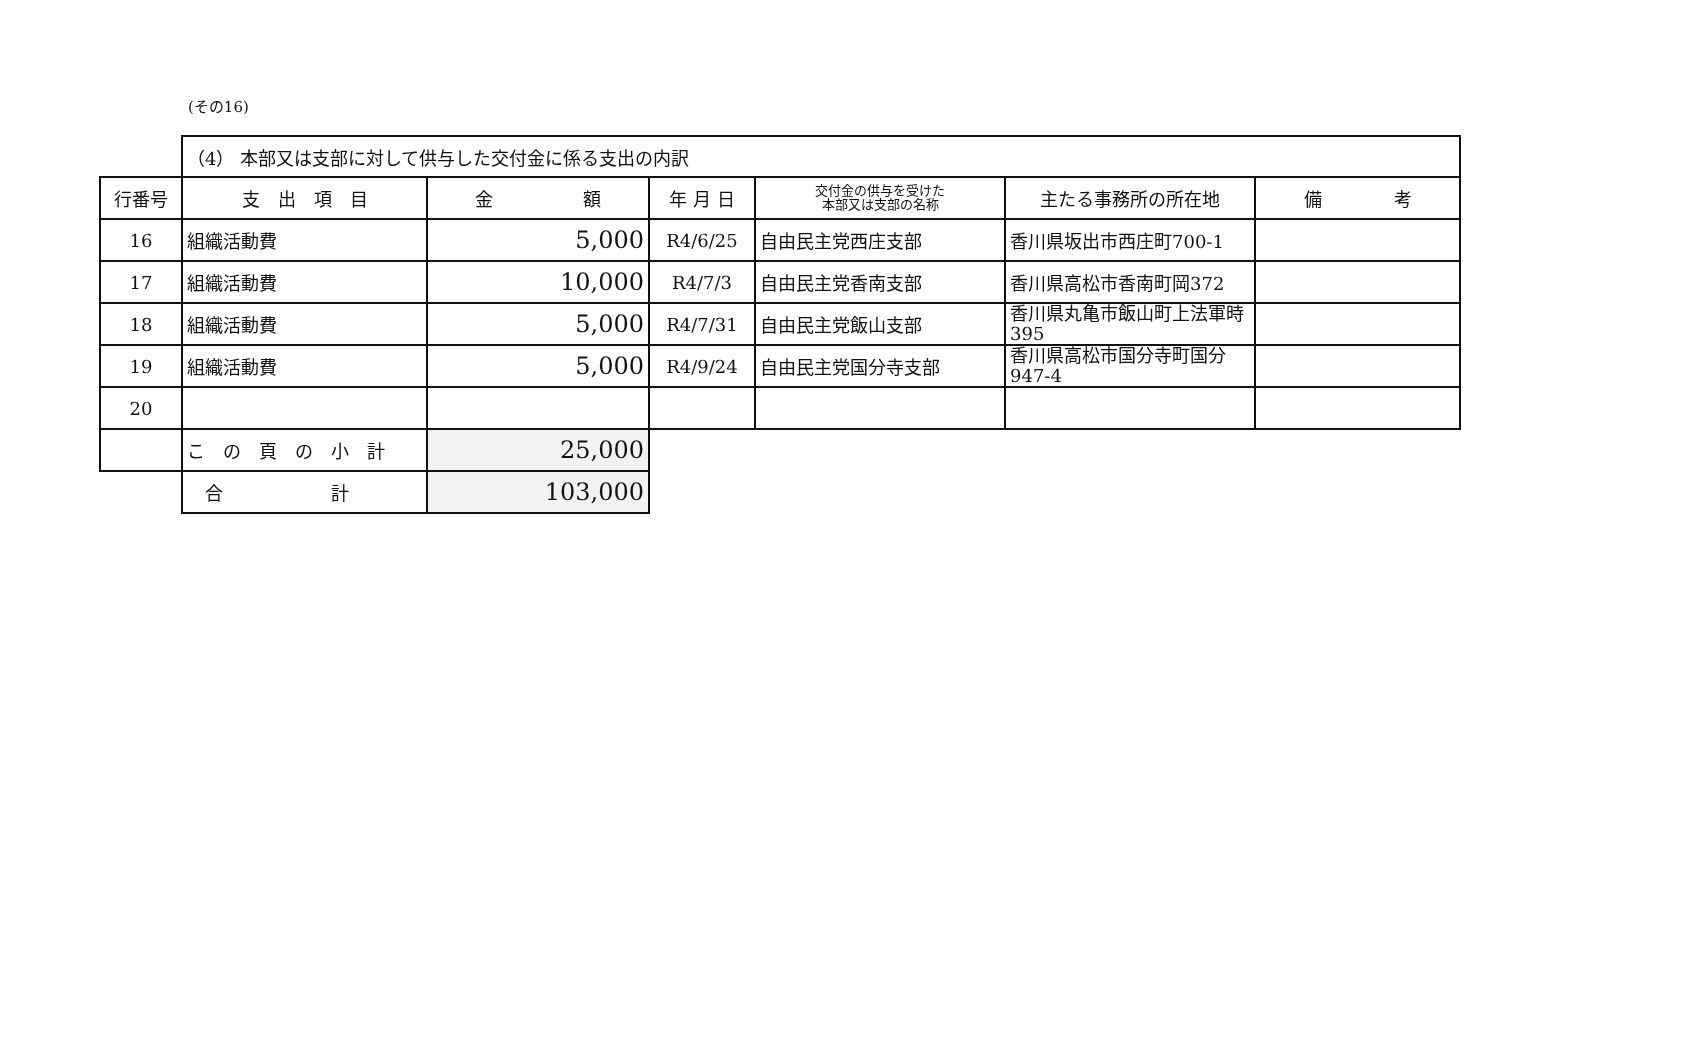(その16)
| | （4） 本部又は支部に対して供与した交付金に係る支出の内訳 | | | | | |
| 行番号 | 支 出 項 目 | 金 額 | 年 月 日 | 交付金の供与を受けた 本部又は支部の名称 | 主たる事務所の所在地 | 備 考 |
| 16 | 組織活動費 | 5,000 | R4/6/25 | 自由民主党西庄支部 | 香川県坂出市西庄町700-1 | |
| 17 | 組織活動費 | 10,000 | R4/7/3 | 自由民主党香南支部 | 香川県高松市香南町岡372 | |
| 18 | 組織活動費 | 5,000 | R4/7/31 | 自由民主党飯山支部 | 香川県丸亀市飯山町上法軍時395 | |
| 19 | 組織活動費 | 5,000 | R4/9/24 | 自由民主党国分寺支部 | 香川県高松市国分寺町国分947-4 | |
| 20 | | | | | | |
| | こ の 頁 の 小 計 | 25,000 | | | | |
| | 合 計 | 103,000 | | | | |